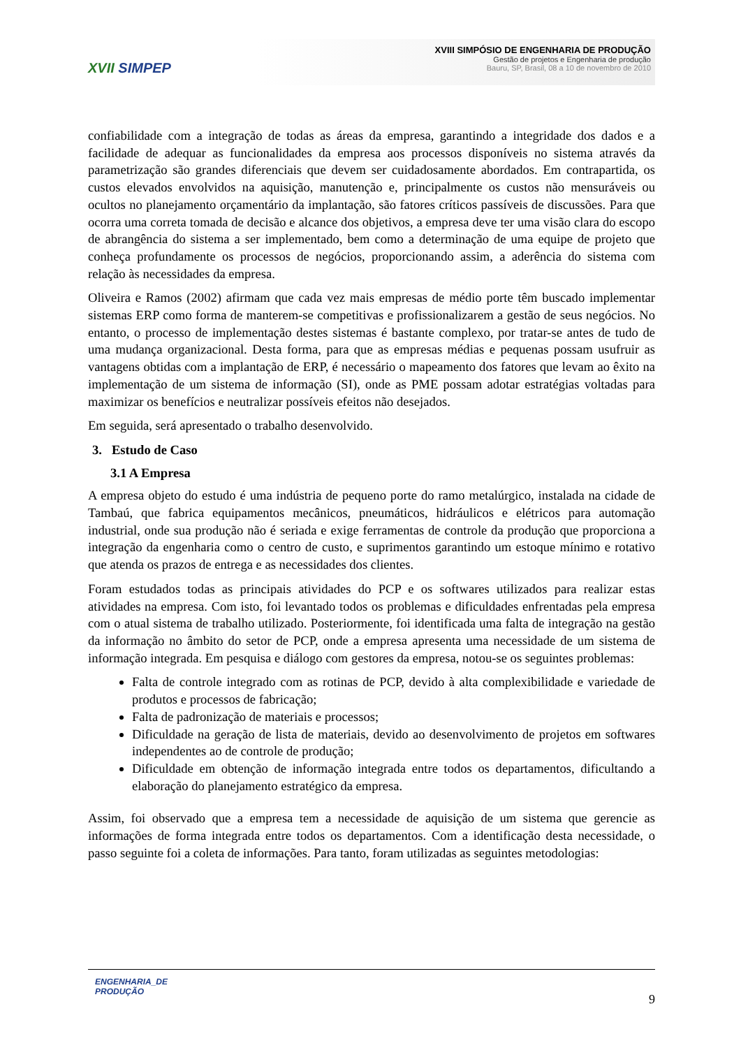XVII SIMPEP
XVIII SIMPÓSIO DE ENGENHARIA DE PRODUÇÃO
Gestão de projetos e Engenharia de produção
Bauru, SP, Brasil, 08 a 10 de novembro de 2010
confiabilidade com a integração de todas as áreas da empresa, garantindo a integridade dos dados e a facilidade de adequar as funcionalidades da empresa aos processos disponíveis no sistema através da parametrização são grandes diferenciais que devem ser cuidadosamente abordados. Em contrapartida, os custos elevados envolvidos na aquisição, manutenção e, principalmente os custos não mensuráveis ou ocultos no planejamento orçamentário da implantação, são fatores críticos passíveis de discussões. Para que ocorra uma correta tomada de decisão e alcance dos objetivos, a empresa deve ter uma visão clara do escopo de abrangência do sistema a ser implementado, bem como a determinação de uma equipe de projeto que conheça profundamente os processos de negócios, proporcionando assim, a aderência do sistema com relação às necessidades da empresa.
Oliveira e Ramos (2002) afirmam que cada vez mais empresas de médio porte têm buscado implementar sistemas ERP como forma de manterem-se competitivas e profissionalizarem a gestão de seus negócios. No entanto, o processo de implementação destes sistemas é bastante complexo, por tratar-se antes de tudo de uma mudança organizacional. Desta forma, para que as empresas médias e pequenas possam usufruir as vantagens obtidas com a implantação de ERP, é necessário o mapeamento dos fatores que levam ao êxito na implementação de um sistema de informação (SI), onde as PME possam adotar estratégias voltadas para maximizar os benefícios e neutralizar possíveis efeitos não desejados.
Em seguida, será apresentado o trabalho desenvolvido.
3. Estudo de Caso
3.1 A Empresa
A empresa objeto do estudo é uma indústria de pequeno porte do ramo metalúrgico, instalada na cidade de Tambaú, que fabrica equipamentos mecânicos, pneumáticos, hidráulicos e elétricos para automação industrial, onde sua produção não é seriada e exige ferramentas de controle da produção que proporciona a integração da engenharia como o centro de custo, e suprimentos garantindo um estoque mínimo e rotativo que atenda os prazos de entrega e as necessidades dos clientes.
Foram estudados todas as principais atividades do PCP e os softwares utilizados para realizar estas atividades na empresa. Com isto, foi levantado todos os problemas e dificuldades enfrentadas pela empresa com o atual sistema de trabalho utilizado. Posteriormente, foi identificada uma falta de integração na gestão da informação no âmbito do setor de PCP, onde a empresa apresenta uma necessidade de um sistema de informação integrada. Em pesquisa e diálogo com gestores da empresa, notou-se os seguintes problemas:
Falta de controle integrado com as rotinas de PCP, devido à alta complexibilidade e variedade de produtos e processos de fabricação;
Falta de padronização de materiais e processos;
Dificuldade na geração de lista de materiais, devido ao desenvolvimento de projetos em softwares independentes ao de controle de produção;
Dificuldade em obtenção de informação integrada entre todos os departamentos, dificultando a elaboração do planejamento estratégico da empresa.
Assim, foi observado que a empresa tem a necessidade de aquisição de um sistema que gerencie as informações de forma integrada entre todos os departamentos. Com a identificação desta necessidade, o passo seguinte foi a coleta de informações. Para tanto, foram utilizadas as seguintes metodologias:
ENGENHARIA_DE
PRODUÇÃO
9